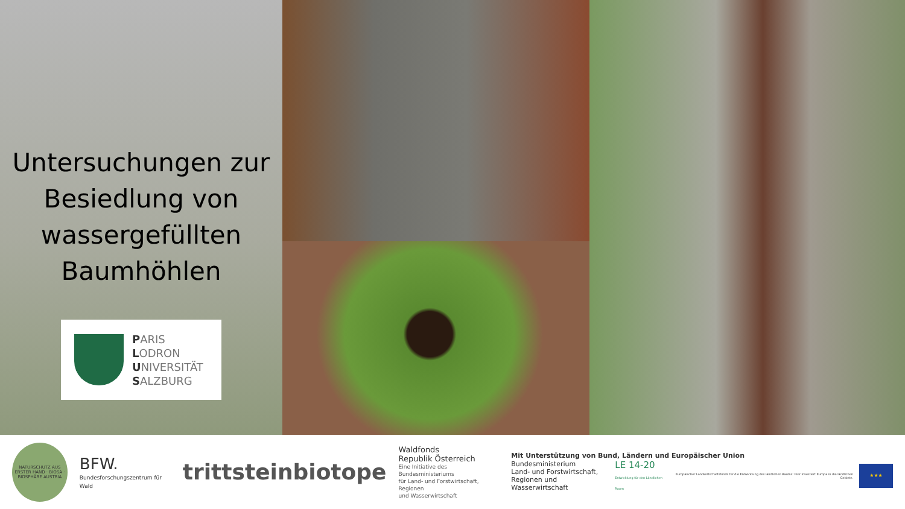Untersuchungen zur Besiedlung von wassergefüllten Baumhöhlen
PARIS
LODRON
UNIVERSITÄT
SALZBURG
NATURSCHUTZ AUS ERSTER HAND · BIOSA · BIOSPHÄRE AUSTRIA
BFW.
Bundesforschungszentrum für Wald
trittsteinbiotope
Waldfonds
Republik Österreich
Eine Initiative des Bundesministeriums
für Land- und Forstwirtschaft, Regionen
und Wasserwirtschaft
Mit Unterstützung von Bund, Ländern und Europäischer Union
Bundesministerium
Land- und Forstwirtschaft,
Regionen und Wasserwirtschaft
LE 14-20
Entwicklung für den Ländlichen Raum
Europäischer Landwirtschaftsfonds für die Entwicklung des ländlichen Raums: Hier investiert Europa in die ländlichen Gebiete.
★★★